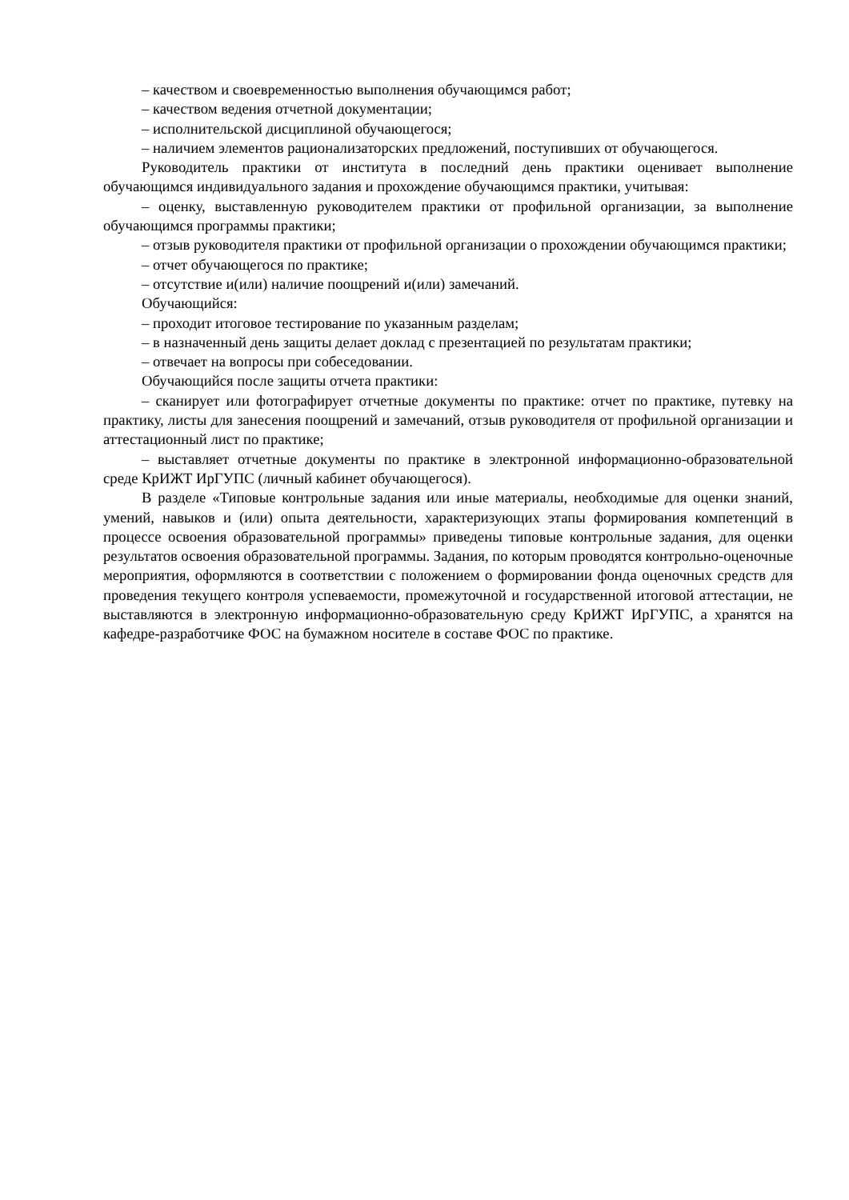– качеством и своевременностью выполнения обучающимся работ;
– качеством ведения отчетной документации;
– исполнительской дисциплиной обучающегося;
– наличием элементов рационализаторских предложений, поступивших от обучающегося.
Руководитель практики от института в последний день практики оценивает выполнение обучающимся индивидуального задания и прохождение обучающимся практики, учитывая:
– оценку, выставленную руководителем практики от профильной организации, за выполнение обучающимся программы практики;
– отзыв руководителя практики от профильной организации о прохождении обучающимся практики;
– отчет обучающегося по практике;
– отсутствие и(или) наличие поощрений и(или) замечаний.
Обучающийся:
– проходит итоговое тестирование по указанным разделам;
– в назначенный день защиты делает доклад с презентацией по результатам практики;
– отвечает на вопросы при собеседовании.
Обучающийся после защиты отчета практики:
– сканирует или фотографирует отчетные документы по практике: отчет по практике, путевку на практику, листы для занесения поощрений и замечаний, отзыв руководителя от профильной организации и аттестационный лист по практике;
– выставляет отчетные документы по практике в электронной информационно-образовательной среде КрИЖТ ИрГУПС (личный кабинет обучающегося).
В разделе «Типовые контрольные задания или иные материалы, необходимые для оценки знаний, умений, навыков и (или) опыта деятельности, характеризующих этапы формирования компетенций в процессе освоения образовательной программы» приведены типовые контрольные задания, для оценки результатов освоения образовательной программы. Задания, по которым проводятся контрольно-оценочные мероприятия, оформляются в соответствии с положением о формировании фонда оценочных средств для проведения текущего контроля успеваемости, промежуточной и государственной итоговой аттестации, не выставляются в электронную информационно-образовательную среду КрИЖТ ИрГУПС, а хранятся на кафедре-разработчике ФОС на бумажном носителе в составе ФОС по практике.